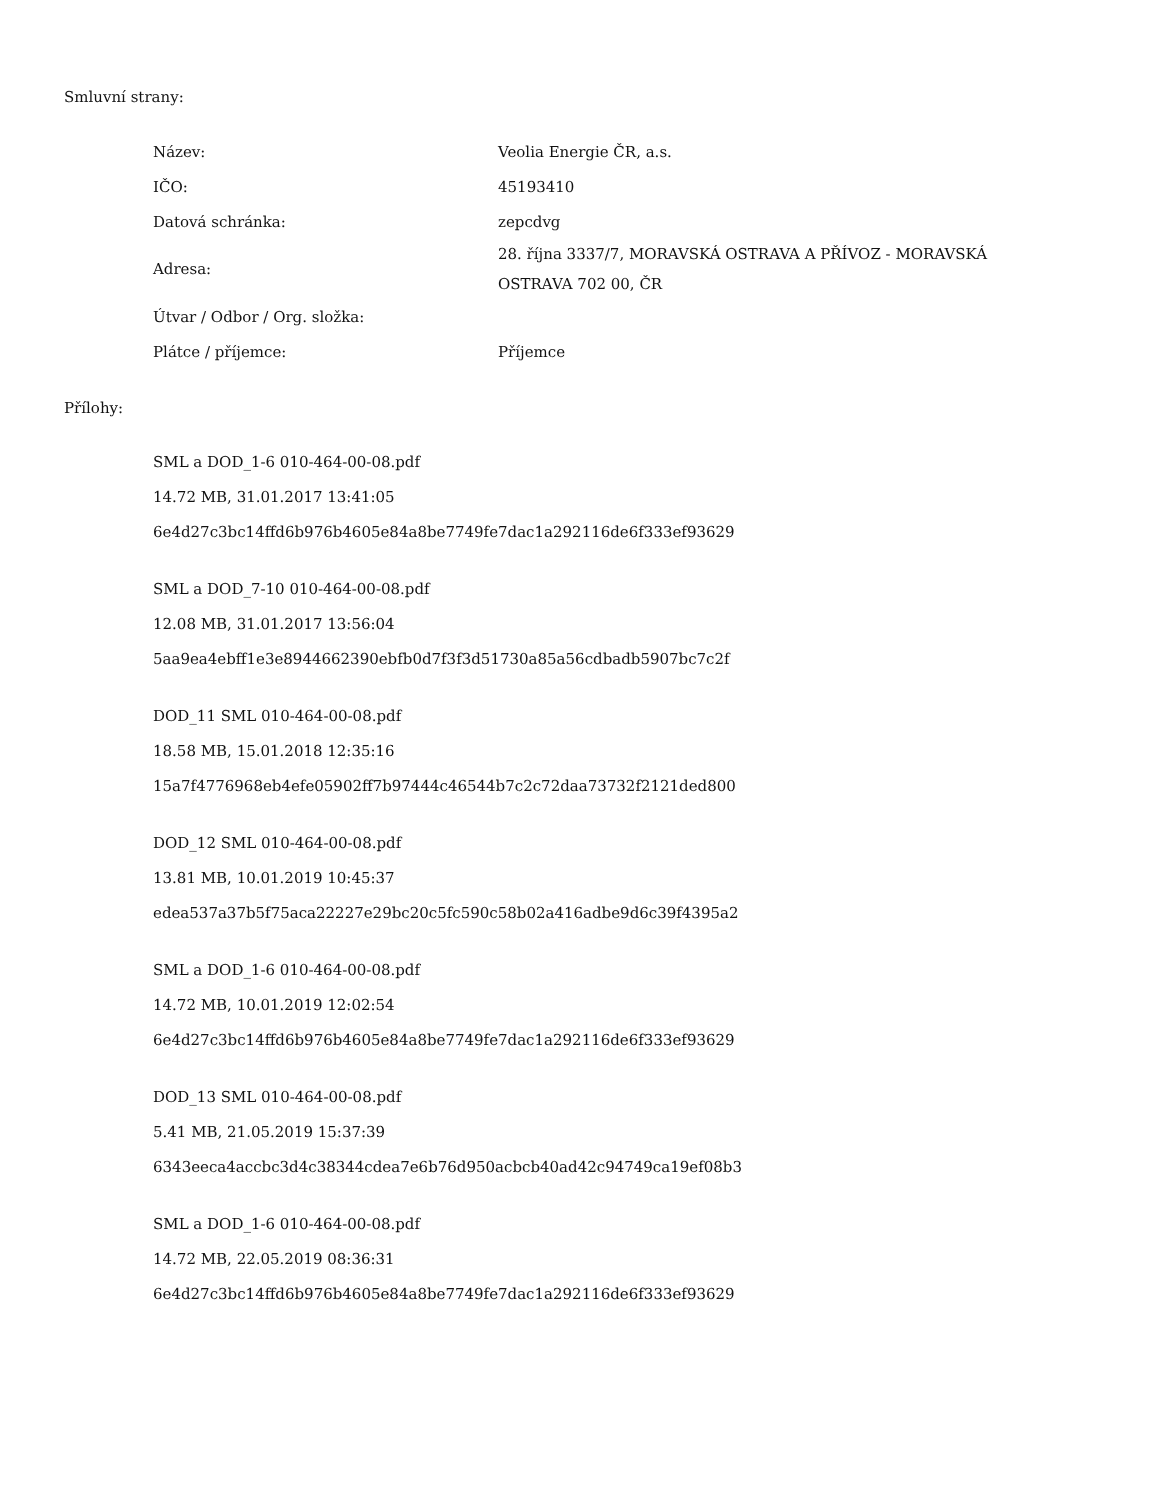Smluvní strany:
| Název: | Veolia Energie ČR, a.s. |
| IČO: | 45193410 |
| Datová schránka: | zepcdvg |
| Adresa: | 28. října 3337/7, MORAVSKÁ OSTRAVA A PŘÍVOZ - MORAVSKÁ OSTRAVA 702 00, ČR |
| Útvar / Odbor / Org. složka: | |
| Plátce / příjemce: | Příjemce |
Přílohy:
SML a DOD_1-6 010-464-00-08.pdf
14.72 MB, 31.01.2017 13:41:05
6e4d27c3bc14ffd6b976b4605e84a8be7749fe7dac1a292116de6f333ef93629
SML a DOD_7-10 010-464-00-08.pdf
12.08 MB, 31.01.2017 13:56:04
5aa9ea4ebff1e3e8944662390ebfb0d7f3f3d51730a85a56cdbadb5907bc7c2f
DOD_11 SML 010-464-00-08.pdf
18.58 MB, 15.01.2018 12:35:16
15a7f4776968eb4efe05902ff7b97444c46544b7c2c72daa73732f2121ded800
DOD_12 SML 010-464-00-08.pdf
13.81 MB, 10.01.2019 10:45:37
edea537a37b5f75aca22227e29bc20c5fc590c58b02a416adbe9d6c39f4395a2
SML a DOD_1-6 010-464-00-08.pdf
14.72 MB, 10.01.2019 12:02:54
6e4d27c3bc14ffd6b976b4605e84a8be7749fe7dac1a292116de6f333ef93629
DOD_13 SML 010-464-00-08.pdf
5.41 MB, 21.05.2019 15:37:39
6343eeca4accbc3d4c38344cdea7e6b76d950acbcb40ad42c94749ca19ef08b3
SML a DOD_1-6 010-464-00-08.pdf
14.72 MB, 22.05.2019 08:36:31
6e4d27c3bc14ffd6b976b4605e84a8be7749fe7dac1a292116de6f333ef93629